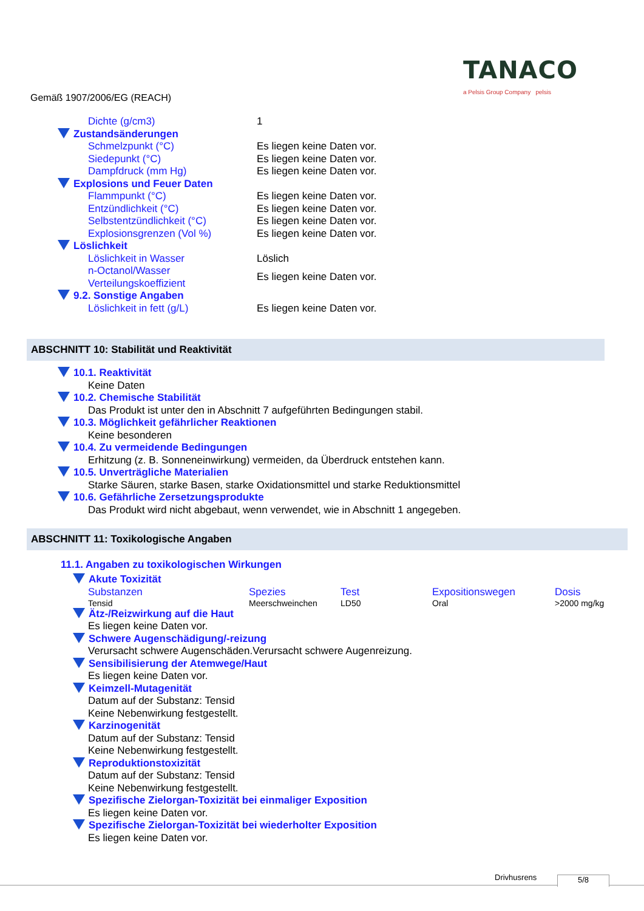Gemäß 1907/2006/EG (REACH)
TANACO
a Pelsis Group Company pelsis
| Dichte (g/cm3) | 1 |
| Zustandsänderungen | |
| Schmelzpunkt (°C) | Es liegen keine Daten vor. |
| Siedepunkt (°C) | Es liegen keine Daten vor. |
| Dampfdruck (mm Hg) | Es liegen keine Daten vor. |
| Explosions und Feuer Daten | |
| Flammpunkt (°C) | Es liegen keine Daten vor. |
| Entzündlichkeit (°C) | Es liegen keine Daten vor. |
| Selbstentzündlichkeit (°C) | Es liegen keine Daten vor. |
| Explosionsgrenzen (Vol %) | Es liegen keine Daten vor. |
| Löslichkeit | |
| Löslichkeit in Wasser | Löslich |
| n-Octanol/Wasser Verteilungskoeffizient | Es liegen keine Daten vor. |
| 9.2. Sonstige Angaben | |
| Löslichkeit in fett (g/L) | Es liegen keine Daten vor. |
ABSCHNITT 10: Stabilität und Reaktivität
10.1. Reaktivität
Keine Daten
10.2. Chemische Stabilität
Das Produkt ist unter den in Abschnitt 7 aufgeführten Bedingungen stabil.
10.3. Möglichkeit gefährlicher Reaktionen
Keine besonderen
10.4. Zu vermeidende Bedingungen
Erhitzung (z. B. Sonneneinwirkung) vermeiden, da Überdruck entstehen kann.
10.5. Unverträgliche Materialien
Starke Säuren, starke Basen, starke Oxidationsmittel und starke Reduktionsmittel
10.6. Gefährliche Zersetzungsprodukte
Das Produkt wird nicht abgebaut, wenn verwendet, wie in Abschnitt 1 angegeben.
ABSCHNITT 11: Toxikologische Angaben
11.1. Angaben zu toxikologischen Wirkungen
Akute Toxizität
| Substanzen | Spezies | Test | Expositionswegen | Dosis |
| --- | --- | --- | --- | --- |
| Tensid | Meerschweinchen | LD50 | Oral | >2000 mg/kg |
Ätz-/Reizwirkung auf die Haut
Es liegen keine Daten vor.
Schwere Augenschädigung/-reizung
Verursacht schwere Augenschäden.Verursacht schwere Augenreizung.
Sensibilisierung der Atemwege/Haut
Es liegen keine Daten vor.
Keimzell-Mutagenität
Datum auf der Substanz: Tensid
Keine Nebenwirkung festgestellt.
Karzinogenität
Datum auf der Substanz: Tensid
Keine Nebenwirkung festgestellt.
Reproduktionstoxizität
Datum auf der Substanz: Tensid
Keine Nebenwirkung festgestellt.
Spezifische Zielorgan-Toxizität bei einmaliger Exposition
Es liegen keine Daten vor.
Spezifische Zielorgan-Toxizität bei wiederholter Exposition
Es liegen keine Daten vor.
Drivhusrens 5/8